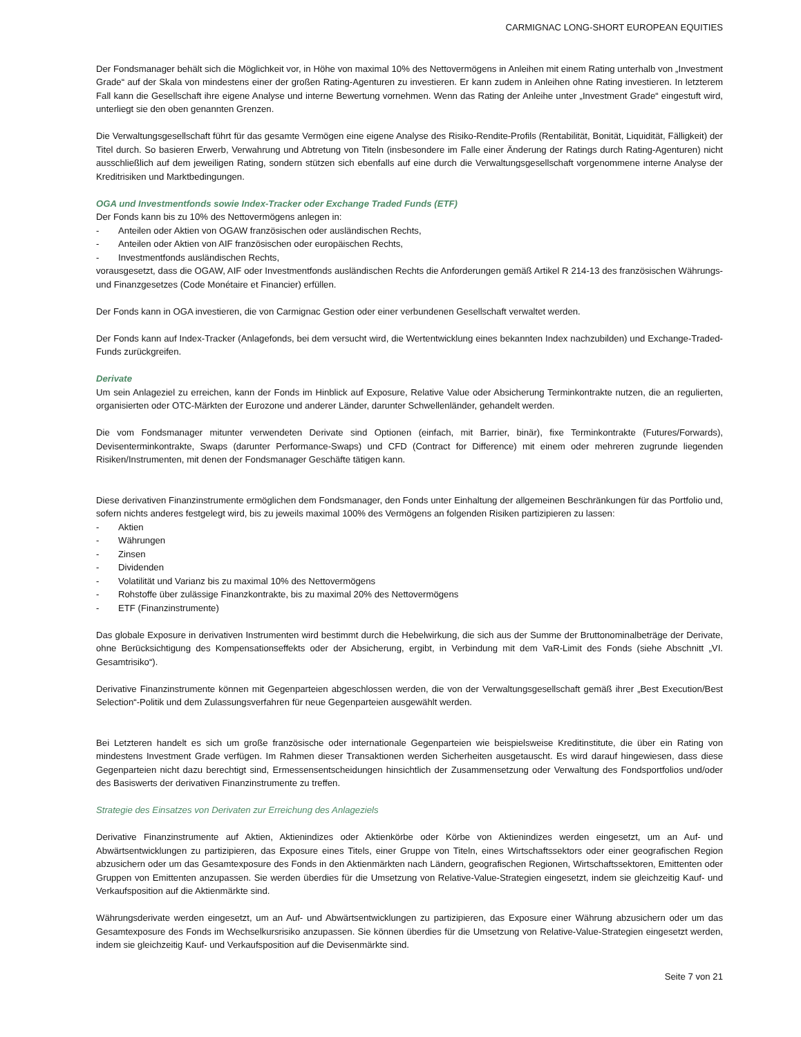CARMIGNAC LONG-SHORT EUROPEAN EQUITIES
Der Fondsmanager behält sich die Möglichkeit vor, in Höhe von maximal 10% des Nettovermögens in Anleihen mit einem Rating unterhalb von „Investment Grade“ auf der Skala von mindestens einer der großen Rating-Agenturen zu investieren. Er kann zudem in Anleihen ohne Rating investieren. In letzterem Fall kann die Gesellschaft ihre eigene Analyse und interne Bewertung vornehmen. Wenn das Rating der Anleihe unter „Investment Grade“ eingestuft wird, unterliegt sie den oben genannten Grenzen.
Die Verwaltungsgesellschaft führt für das gesamte Vermögen eine eigene Analyse des Risiko-Rendite-Profils (Rentabilität, Bonität, Liquidität, Fälligkeit) der Titel durch. So basieren Erwerb, Verwahrung und Abtretung von Titeln (insbesondere im Falle einer Änderung der Ratings durch Rating-Agenturen) nicht ausschließlich auf dem jeweiligen Rating, sondern stützen sich ebenfalls auf eine durch die Verwaltungsgesellschaft vorgenommene interne Analyse der Kreditrisiken und Marktbedingungen.
OGA und Investmentfonds sowie Index-Tracker oder Exchange Traded Funds (ETF)
Der Fonds kann bis zu 10% des Nettovermögens anlegen in:
- Anteilen oder Aktien von OGAW französischen oder ausländischen Rechts,
- Anteilen oder Aktien von AIF französischen oder europäischen Rechts,
- Investmentfonds ausländischen Rechts,
vorausgesetzt, dass die OGAW, AIF oder Investmentfonds ausländischen Rechts die Anforderungen gemäß Artikel R 214-13 des französischen Währungs- und Finanzgesetzes (Code Monétaire et Financier) erfüllen.
Der Fonds kann in OGA investieren, die von Carmignac Gestion oder einer verbundenen Gesellschaft verwaltet werden.
Der Fonds kann auf Index-Tracker (Anlagefonds, bei dem versucht wird, die Wertentwicklung eines bekannten Index nachzubilden) und Exchange-Traded-Funds zurückgreifen.
Derivate
Um sein Anlageziel zu erreichen, kann der Fonds im Hinblick auf Exposure, Relative Value oder Absicherung Terminkontrakte nutzen, die an regulierten, organisierten oder OTC-Märkten der Eurozone und anderer Länder, darunter Schwellenländer, gehandelt werden.
Die vom Fondsmanager mitunter verwendeten Derivate sind Optionen (einfach, mit Barrier, binär), fixe Terminkontrakte (Futures/Forwards), Devisenterminkontrakte, Swaps (darunter Performance-Swaps) und CFD (Contract for Difference) mit einem oder mehreren zugrunde liegenden Risiken/Instrumenten, mit denen der Fondsmanager Geschäfte tätigen kann.
Diese derivativen Finanzinstrumente ermöglichen dem Fondsmanager, den Fonds unter Einhaltung der allgemeinen Beschränkungen für das Portfolio und, sofern nichts anderes festgelegt wird, bis zu jeweils maximal 100% des Vermögens an folgenden Risiken partizipieren zu lassen:
- Aktien
- Währungen
- Zinsen
- Dividenden
- Volatilität und Varianz bis zu maximal 10% des Nettovermögens
- Rohstoffe über zulässige Finanzkontrakte, bis zu maximal 20% des Nettovermögens
- ETF (Finanzinstrumente)
Das globale Exposure in derivativen Instrumenten wird bestimmt durch die Hebelwirkung, die sich aus der Summe der Bruttonominalbeträge der Derivate, ohne Berücksichtigung des Kompensationseffekts oder der Absicherung, ergibt, in Verbindung mit dem VaR-Limit des Fonds (siehe Abschnitt „VI. Gesamtrisiko“).
Derivative Finanzinstrumente können mit Gegenparteien abgeschlossen werden, die von der Verwaltungsgesellschaft gemäß ihrer „Best Execution/Best Selection“-Politik und dem Zulassungsverfahren für neue Gegenparteien ausgewählt werden.
Bei Letzteren handelt es sich um große französische oder internationale Gegenparteien wie beispielsweise Kreditinstitute, die über ein Rating von mindestens Investment Grade verfügen. Im Rahmen dieser Transaktionen werden Sicherheiten ausgetauscht. Es wird darauf hingewiesen, dass diese Gegenparteien nicht dazu berechtigt sind, Ermessensentscheidungen hinsichtlich der Zusammensetzung oder Verwaltung des Fondsportfolios und/oder des Basiswerts der derivativen Finanzinstrumente zu treffen.
Strategie des Einsatzes von Derivaten zur Erreichung des Anlageziels
Derivative Finanzinstrumente auf Aktien, Aktienindizes oder Aktienkörbe oder Körbe von Aktienindizes werden eingesetzt, um an Auf- und Abwärtsentwicklungen zu partizipieren, das Exposure eines Titels, einer Gruppe von Titeln, eines Wirtschaftssektors oder einer geografischen Region abzusichern oder um das Gesamtexposure des Fonds in den Aktienmärkten nach Ländern, geografischen Regionen, Wirtschaftssektoren, Emittenten oder Gruppen von Emittenten anzupassen. Sie werden überdies für die Umsetzung von Relative-Value-Strategien eingesetzt, indem sie gleichzeitig Kauf- und Verkaufsposition auf die Aktienmärkte sind.
Währungsderivate werden eingesetzt, um an Auf- und Abwärtsentwicklungen zu partizipieren, das Exposure einer Währung abzusichern oder um das Gesamtexposure des Fonds im Wechselkursrisiko anzupassen. Sie können überdies für die Umsetzung von Relative-Value-Strategien eingesetzt werden, indem sie gleichzeitig Kauf- und Verkaufsposition auf die Devisenmärkte sind.
Seite 7 von 21